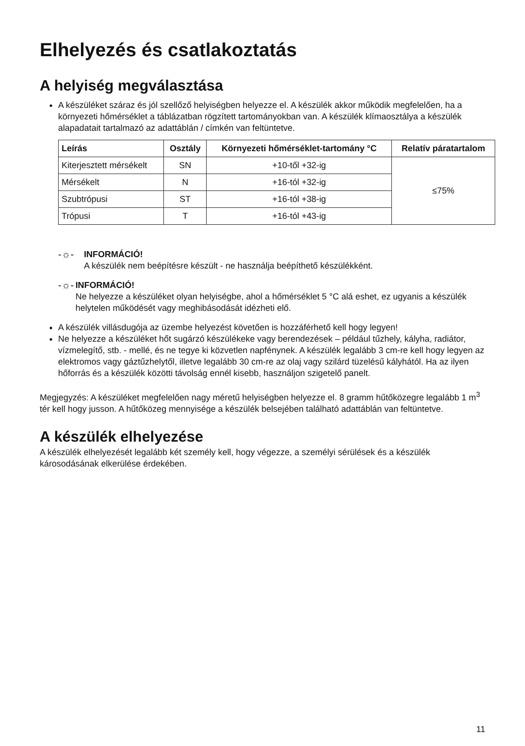Elhelyezés és csatlakoztatás
A helyiség megválasztása
A készüléket száraz és jól szellőző helyiségben helyezze el. A készülék akkor működik megfelelően, ha a környezeti hőmérséklet a táblázatban rögzített tartományokban van. A készülék klímaosztálya a készülék alapadatait tartalmazó az adattáblán / címkén van feltüntetve.
| Leírás | Osztály | Környezeti hőmérséklet-tartomány °C | Relatív páratartalom |
| --- | --- | --- | --- |
| Kiterjesztett mérsékelt | SN | +10-től +32-ig | ≤75% |
| Mérsékelt | N | +16-tól +32-ig | |
| Szubtrópusi | ST | +16-tól +38-ig | |
| Trópusi | T | +16-tól +43-ig | |
-☼- INFORMÁCIÓ!
A készülék nem beépítésre készült - ne használja beépíthető készülékként.
-☼- INFORMÁCIÓ!
Ne helyezze a készüléket olyan helyiségbe, ahol a hőmérséklet 5 °C alá eshet, ez ugyanis a készülék helytelen működését vagy meghibásodását idézheti elő.
A készülék villásdugója az üzembe helyezést követően is hozzáférhető kell hogy legyen!
Ne helyezze a készüléket hőt sugárzó készülékeke vagy berendezések – például tűzhely, kályha, radiátor, vízmelegítő, stb. - mellé, és ne tegye ki közvetlen napfénynek. A készülék legalább 3 cm-re kell hogy legyen az elektromos vagy gáztűzhelytől, illetve legalább 30 cm-re az olaj vagy szilárd tüzelésű kályhától. Ha az ilyen hőforrás és a készülék közötti távolság ennél kisebb, használjon szigetelő panelt.
Megjegyzés: A készüléket megfelelően nagy méretű helyiségben helyezze el. 8 gramm hűtőközegre legalább 1 m<sup>3</sup> tér kell hogy jusson. A hűtőközeg mennyisége a készülék belsejében található adattáblán van feltüntetve.
A készülék elhelyezése
A készülék elhelyezését legalább két személy kell, hogy végezze, a személyi sérülések és a készülék károsodásának elkerülése érdekében.
11